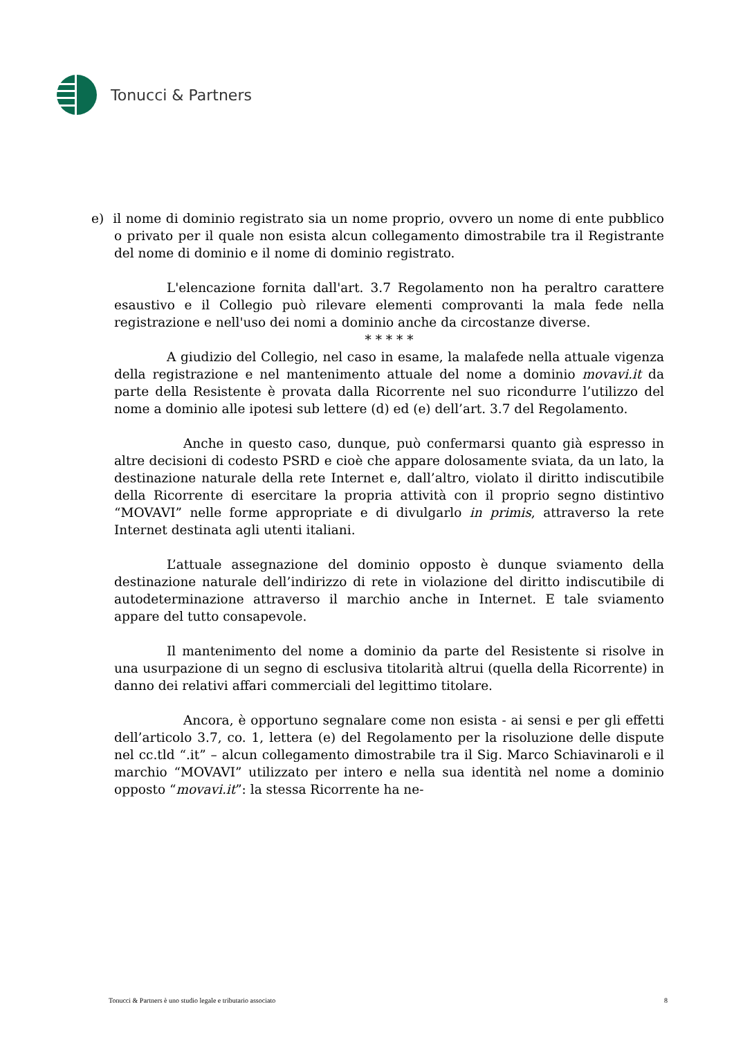Tonucci & Partners
e) il nome di dominio registrato sia un nome proprio, ovvero un nome di ente pubblico o privato per il quale non esista alcun collegamento dimostrabile tra il Registrante del nome di dominio e il nome di dominio registrato.
L'elencazione fornita dall'art. 3.7 Regolamento non ha peraltro carattere esaustivo e il Collegio può rilevare elementi comprovanti la mala fede nella registrazione e nell'uso dei nomi a dominio anche da circostanze diverse.
* * * * *
A giudizio del Collegio, nel caso in esame, la malafede nella attuale vigenza della registrazione e nel mantenimento attuale del nome a dominio movavi.it da parte della Resistente è provata dalla Ricorrente nel suo ricondurre l’utilizzo del nome a dominio alle ipotesi sub lettere (d) ed (e) dell’art. 3.7 del Regolamento.
Anche in questo caso, dunque, può confermarsi quanto già espresso in altre decisioni di codesto PSRD e cioè che appare dolosamente sviata, da un lato, la destinazione naturale della rete Internet e, dall’altro, violato il diritto indiscutibile della Ricorrente di esercitare la propria attività con il proprio segno distintivo “MOVAVI” nelle forme appropriate e di divulgarlo in primis, attraverso la rete Internet destinata agli utenti italiani.
L’attuale assegnazione del dominio opposto è dunque sviamento della destinazione naturale dell’indirizzo di rete in violazione del diritto indiscutibile di autodeterminazione attraverso il marchio anche in Internet. E tale sviamento appare del tutto consapevole.
Il mantenimento del nome a dominio da parte del Resistente si risolve in una usurpazione di un segno di esclusiva titolarità altrui (quella della Ricorrente) in danno dei relativi affari commerciali del legittimo titolare.
Ancora, è opportuno segnalare come non esista - ai sensi e per gli effetti dell’articolo 3.7, co. 1, lettera (e) del Regolamento per la risoluzione delle dispute nel cc.tld “.it” – alcun collegamento dimostrabile tra il Sig. Marco Schiavinaroli e il marchio “MOVAVI” utilizzato per intero e nella sua identità nel nome a dominio opposto “movavi.it”: la stessa Ricorrente ha ne-
Tonucci & Partners è uno studio legale e tributario associato 8